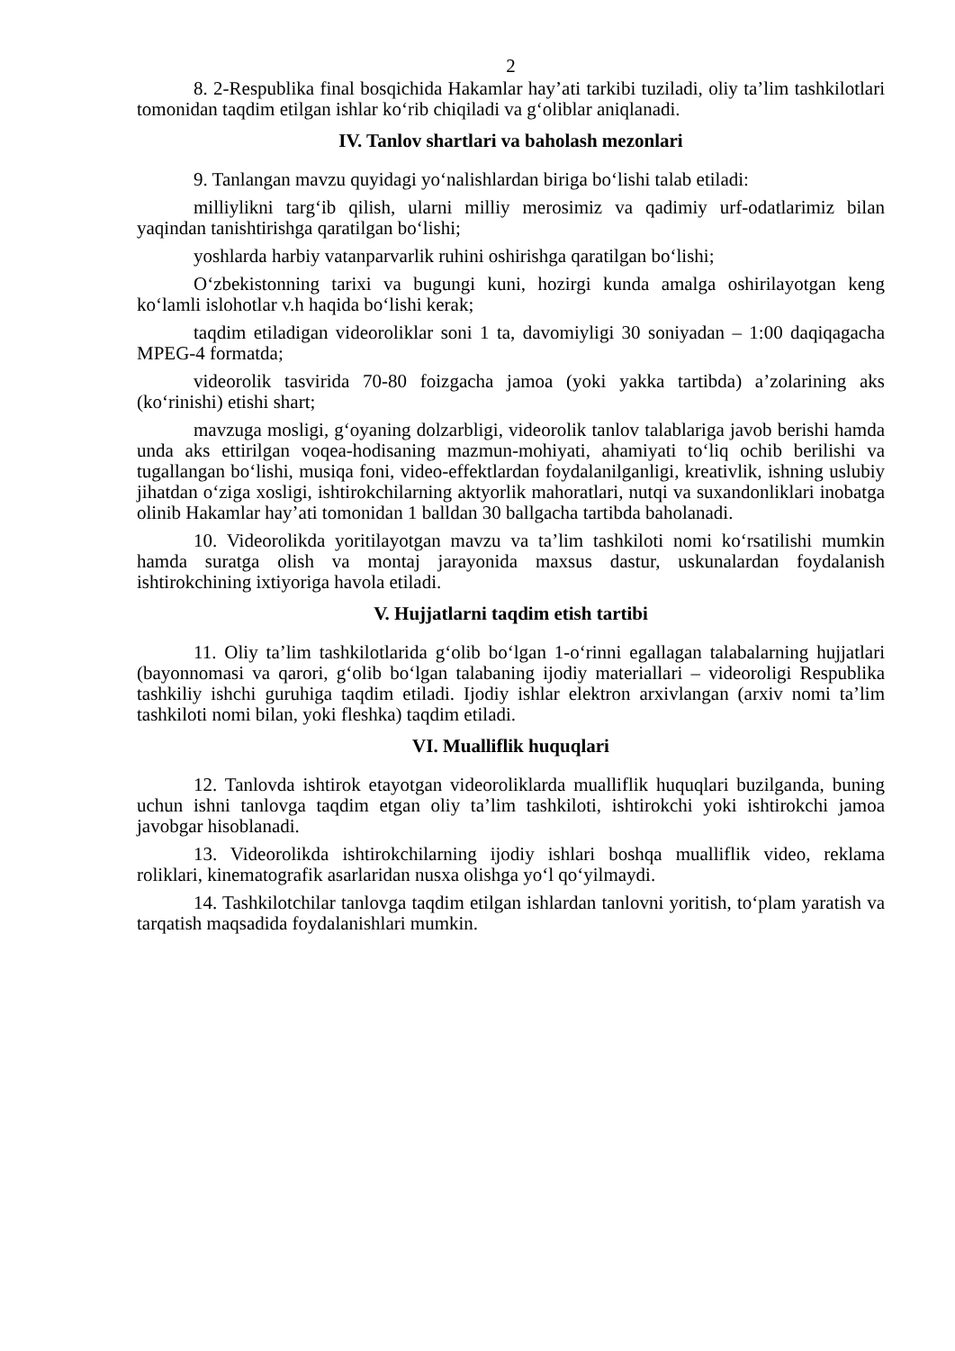2
8. 2-Respublika final bosqichida Hakamlar hay’ati tarkibi tuziladi, oliy ta’lim tashkilotlari tomonidan taqdim etilgan ishlar ko‘rib chiqiladi va g‘oliblar aniqlanadi.
IV. Tanlov shartlari va baholash mezonlari
9. Tanlangan mavzu quyidagi yo‘nalishlardan biriga bo‘lishi talab etiladi:
milliylikni targ‘ib qilish, ularni milliy merosimiz va qadimiy urf-odatlarimiz bilan yaqindan tanishtirishga qaratilgan bo‘lishi;
yoshlarda harbiy vatanparvarlik ruhini oshirishga qaratilgan bo‘lishi;
O‘zbekistonning tarixi va bugungi kuni, hozirgi kunda amalga oshirilayotgan keng ko‘lamli islohotlar v.h haqida bo‘lishi kerak;
taqdim etiladigan videoroliklar soni 1 ta, davomiyligi 30 soniyadan – 1:00 daqiqagacha MPEG-4 formatda;
videorolik tasvirida 70-80 foizgacha jamoa (yoki yakka tartibda) a’zolarining aks (ko‘rinishi) etishi shart;
mavzuga mosligi, g‘oyaning dolzarbligi, videorolik tanlov talablariga javob berishi hamda unda aks ettirilgan voqea-hodisaning mazmun-mohiyati, ahamiyati to‘liq ochib berilishi va tugallangan bo‘lishi, musiqa foni, video-effektlardan foydalanilganligi, kreativlik, ishning uslubiy jihatdan o‘ziga xosligi, ishtirokchilarning aktyorlik mahoratlari, nutqi va suxandonliklari inobatga olinib Hakamlar hay’ati tomonidan 1 balldan 30 ballgacha tartibda baholanadi.
10. Videorolikda yoritilayotgan mavzu va ta’lim tashkiloti nomi ko‘rsatilishi mumkin hamda suratga olish va montaj jarayonida maxsus dastur, uskunalardan foydalanish ishtirokchining ixtiyoriga havola etiladi.
V. Hujjatlarni taqdim etish tartibi
11. Oliy ta’lim tashkilotlarida g‘olib bo‘lgan 1-o‘rinni egallagan talabalarning hujjatlari (bayonnomasi va qarori, g‘olib bo‘lgan talabaning ijodiy materiallari – videoroligi Respublika tashkiliy ishchi guruhiga taqdim etiladi. Ijodiy ishlar elektron arxivlangan (arxiv nomi ta’lim tashkiloti nomi bilan, yoki fleshka) taqdim etiladi.
VI. Mualliflik huquqlari
12. Tanlovda ishtirok etayotgan videoroliklarda mualliflik huquqlari buzilganda, buning uchun ishni tanlovga taqdim etgan oliy ta’lim tashkiloti, ishtirokchi yoki ishtirokchi jamoa javobgar hisoblanadi.
13. Videorolikda ishtirokchilarning ijodiy ishlari boshqa mualliflik video, reklama roliklari, kinematografik asarlaridan nusxa olishga yo‘l qo‘yilmaydi.
14. Tashkilotchilar tanlovga taqdim etilgan ishlardan tanlovni yoritish, to‘plam yaratish va tarqatish maqsadida foydalanishlari mumkin.